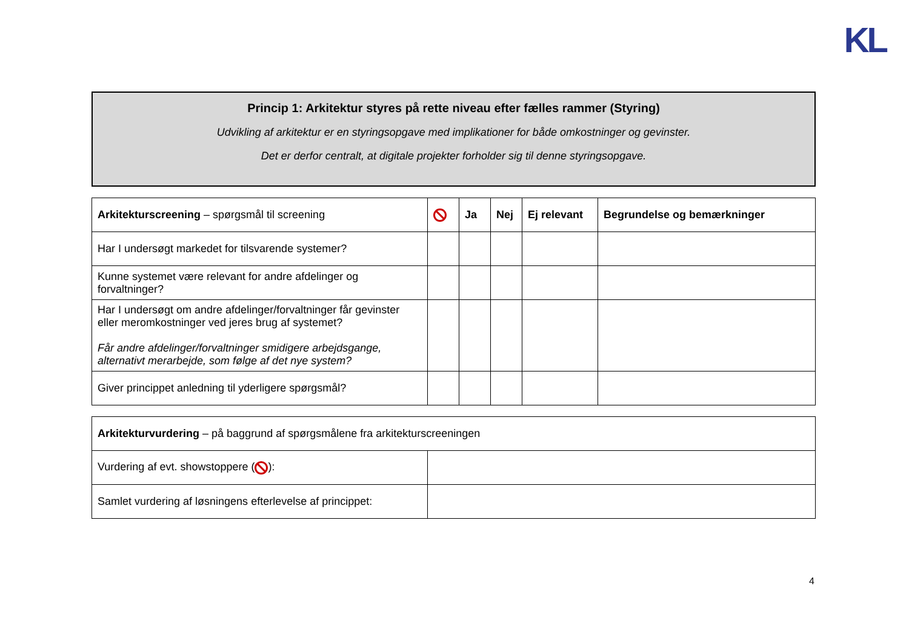KL
Princip 1: Arkitektur styres på rette niveau efter fælles rammer (Styring)
Udvikling af arkitektur er en styringsopgave med implikationer for både omkostninger og gevinster.
Det er derfor centralt, at digitale projekter forholder sig til denne styringsopgave.
| Arkitekturscreening – spørgsmål til screening | | Ja | Nej | Ej relevant | Begrundelse og bemærkninger |
| Har I undersøgt markedet for tilsvarende systemer? | | | | | |
| Kunne systemet være relevant for andre afdelinger og forvaltninger? | | | | | |
| Har I undersøgt om andre afdelinger/forvaltninger får gevinster eller meromkostninger ved jeres brug af systemet? Får andre afdelinger/forvaltninger smidigere arbejdsgange, alternativt merarbejde, som følge af det nye system? | | | | | |
| Giver princippet anledning til yderligere spørgsmål? | | | | | |
| Arkitekturvurdering – på baggrund af spørgsmålene fra arkitekturscreeningen | |
| Vurdering af evt. showstoppere ( ): | |
| Samlet vurdering af løsningens efterlevelse af princippet: | |
4